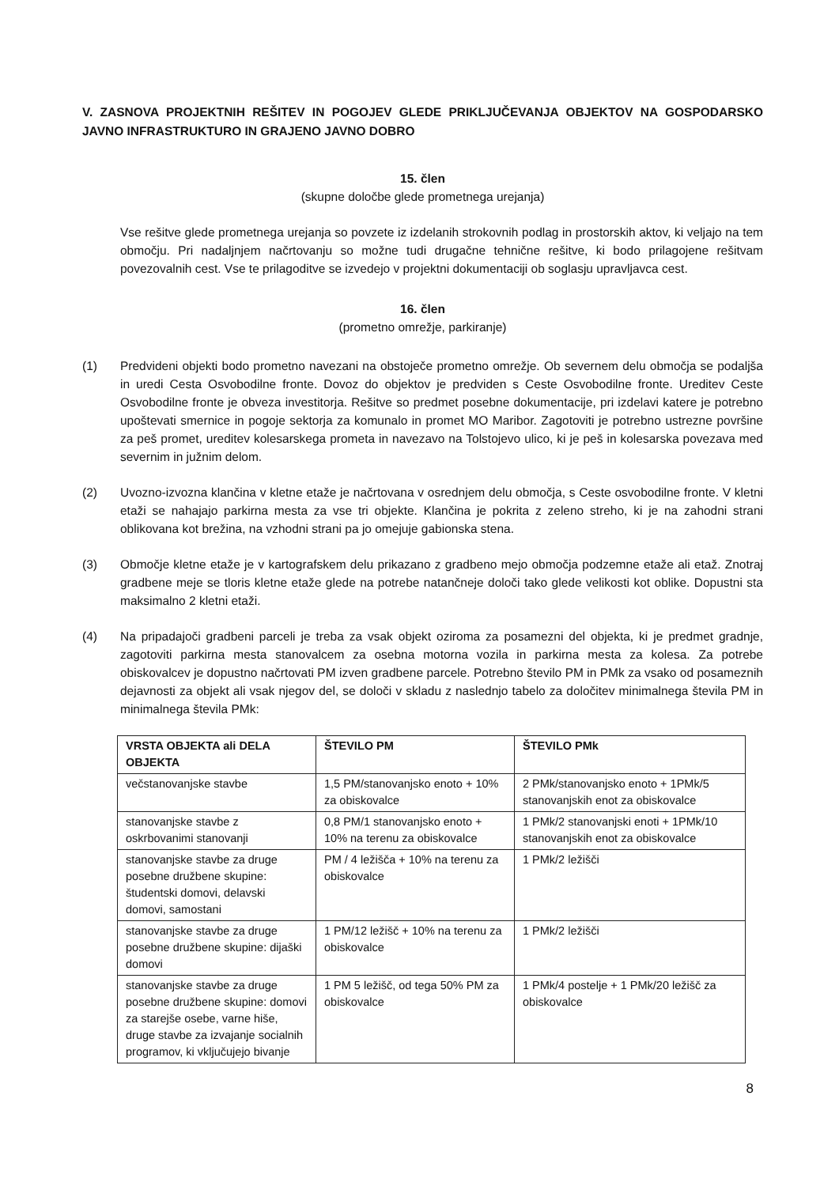V. ZASNOVA PROJEKTNIH REŠITEV IN POGOJEV GLEDE PRIKLJUČEVANJA OBJEKTOV NA GOSPODARSKO JAVNO INFRASTRUKTURO IN GRAJENO JAVNO DOBRO
15. člen
(skupne določbe glede prometnega urejanja)
Vse rešitve glede prometnega urejanja so povzete iz izdelanih strokovnih podlag in prostorskih aktov, ki veljajo na tem območju. Pri nadaljnjem načrtovanju so možne tudi drugačne tehnične rešitve, ki bodo prilagojene rešitvam povezovalnih cest. Vse te prilagoditve se izvedejo v projektni dokumentaciji ob soglasju upravljavca cest.
16. člen
(prometno omrežje, parkiranje)
(1) Predvideni objekti bodo prometno navezani na obstoječe prometno omrežje. Ob severnem delu območja se podaljša in uredi Cesta Osvobodilne fronte. Dovoz do objektov je predviden s Ceste Osvobodilne fronte. Ureditev Ceste Osvobodilne fronte je obveza investitorja. Rešitve so predmet posebne dokumentacije, pri izdelavi katere je potrebno upoštevati smernice in pogoje sektorja za komunalo in promet MO Maribor. Zagotoviti je potrebno ustrezne površine za peš promet, ureditev kolesarskega prometa in navezavo na Tolstojevo ulico, ki je peš in kolesarska povezava med severnim in južnim delom.
(2) Uvozno-izvozna klančina v kletne etaže je načrtovana v osrednjem delu območja, s Ceste osvobodilne fronte. V kletni etaži se nahajajo parkirna mesta za vse tri objekte. Klančina je pokrita z zeleno streho, ki je na zahodni strani oblikovana kot brežina, na vzhodni strani pa jo omejuje gabionska stena.
(3) Območje kletne etaže je v kartografskem delu prikazano z gradbeno mejo območja podzemne etaže ali etaž. Znotraj gradbene meje se tloris kletne etaže glede na potrebe natančneje določi tako glede velikosti kot oblike. Dopustni sta maksimalno 2 kletni etaži.
(4) Na pripadajoči gradbeni parceli je treba za vsak objekt oziroma za posamezni del objekta, ki je predmet gradnje, zagotoviti parkirna mesta stanovalcem za osebna motorna vozila in parkirna mesta za kolesa. Za potrebe obiskovalcev je dopustno načrtovati PM izven gradbene parcele. Potrebno število PM in PMk za vsako od posameznih dejavnosti za objekt ali vsak njegov del, se določi v skladu z naslednjo tabelo za določitev minimalnega števila PM in minimalnega števila PMk:
| VRSTA OBJEKTA ali DELA OBJEKTA | ŠTEVILO PM | ŠTEVILO PMk |
| --- | --- | --- |
| večstanovanjske stavbe | 1,5 PM/stanovanjsko enoto + 10% za obiskovalce | 2 PMk/stanovanjsko enoto + 1PMk/5 stanovanjskih enot za obiskovalce |
| stanovanjske stavbe z oskrbovanimi stanovanji | 0,8 PM/1 stanovanjsko enoto + 10% na terenu za obiskovalce | 1 PMk/2 stanovanjski enoti + 1PMk/10 stanovanjskih enot za obiskovalce |
| stanovanjske stavbe za druge posebne družbene skupine: študentski domovi, delavski domovi, samostani | PM / 4 ležišča + 10% na terenu za obiskovalce | 1 PMk/2 ležišči |
| stanovanjske stavbe za druge posebne družbene skupine: dijaški domovi | 1 PM/12 ležišč + 10% na terenu za obiskovalce | 1 PMk/2 ležišči |
| stanovanjske stavbe za druge posebne družbene skupine: domovi za starejše osebe, varne hiše, druge stavbe za izvajanje socialnih programov, ki vključujejo bivanje | 1 PM 5 ležišč, od tega 50% PM za obiskovalce | 1 PMk/4 postelje + 1 PMk/20 ležišč za obiskovalce |
8